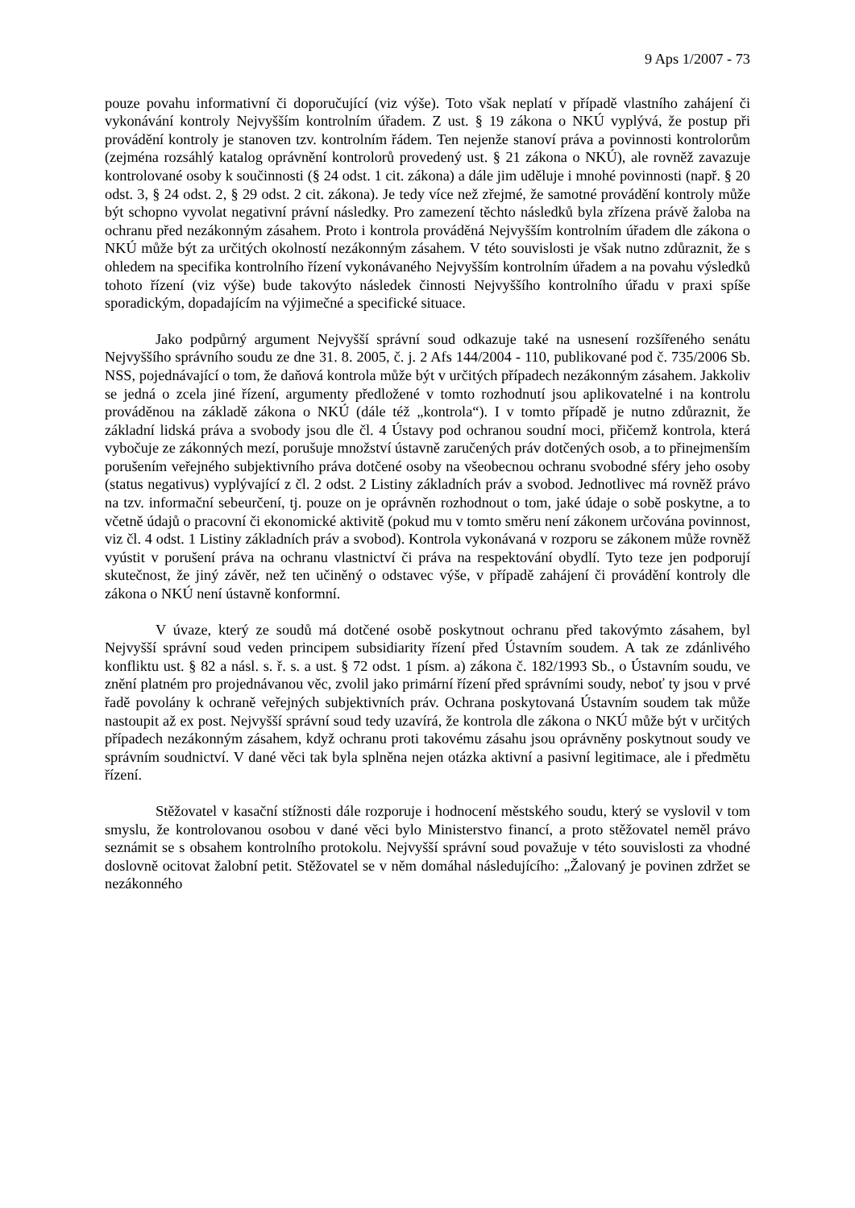9 Aps 1/2007 - 73
pouze povahu informativní či doporučující (viz výše). Toto však neplatí v případě vlastního zahájení či vykonávání kontroly Nejvyšším kontrolním úřadem. Z ust. § 19 zákona o NKÚ vyplývá, že postup při provádění kontroly je stanoven tzv. kontrolním řádem. Ten nejenže stanoví práva a povinnosti kontrolorům (zejména rozsáhlý katalog oprávnění kontrolorů provedený ust. § 21 zákona o NKÚ), ale rovněž zavazuje kontrolované osoby k součinnosti (§ 24 odst. 1 cit. zákona) a dále jim uděluje i mnohé povinnosti (např. § 20 odst. 3, § 24 odst. 2, § 29 odst. 2 cit. zákona). Je tedy více než zřejmé, že samotné provádění kontroly může být schopno vyvolat negativní právní následky. Pro zamezení těchto následků byla zřízena právě žaloba na ochranu před nezákonným zásahem. Proto i kontrola prováděná Nejvyšším kontrolním úřadem dle zákona o NKÚ může být za určitých okolností nezákonným zásahem. V této souvislosti je však nutno zdůraznit, že s ohledem na specifika kontrolního řízení vykonávaného Nejvyšším kontrolním úřadem a na povahu výsledků tohoto řízení (viz výše) bude takovýto následek činnosti Nejvyššího kontrolního úřadu v praxi spíše sporadickým, dopadajícím na výjimečné a specifické situace.
Jako podpůrný argument Nejvyšší správní soud odkazuje také na usnesení rozšířeného senátu Nejvyššího správního soudu ze dne 31. 8. 2005, č. j. 2 Afs 144/2004 - 110, publikované pod č. 735/2006 Sb. NSS, pojednávající o tom, že daňová kontrola může být v určitých případech nezákonným zásahem. Jakkoliv se jedná o zcela jiné řízení, argumenty předložené v tomto rozhodnutí jsou aplikovatelné i na kontrolu prováděnou na základě zákona o NKÚ (dále též „kontrola“). I v tomto případě je nutno zdůraznit, že základní lidská práva a svobody jsou dle čl. 4 Ústavy pod ochranou soudní moci, přičemž kontrola, která vybočuje ze zákonných mezí, porušuje množství ústavně zaručených práv dotčených osob, a to přinejmenším porušením veřejného subjektivního práva dotčené osoby na všeobecnou ochranu svobodné sféry jeho osoby (status negativus) vyplývající z čl. 2 odst. 2 Listiny základních práv a svobod. Jednotlivec má rovněž právo na tzv. informační sebeurčení, tj. pouze on je oprávněn rozhodnout o tom, jaké údaje o sobě poskytne, a to včetně údajů o pracovní či ekonomické aktivitě (pokud mu v tomto směru není zákonem určována povinnost, viz čl. 4 odst. 1 Listiny základních práv a svobod). Kontrola vykonávaná v rozporu se zákonem může rovněž vyústit v porušení práva na ochranu vlastnictví či práva na respektování obydlí. Tyto teze jen podporují skutečnost, že jiný závěr, než ten učiněný o odstavec výše, v případě zahájení či provádění kontroly dle zákona o NKÚ není ústavně konformní.
V úvaze, který ze soudů má dotčené osobě poskytnout ochranu před takovýmto zásahem, byl Nejvyšší správní soud veden principem subsidiarity řízení před Ústavním soudem. A tak ze zdánlivého konfliktu ust. § 82 a násl. s. ř. s. a ust. § 72 odst. 1 písm. a) zákona č. 182/1993 Sb., o Ústavním soudu, ve znění platném pro projednávanou věc, zvolil jako primární řízení před správními soudy, neboť ty jsou v prvé řadě povolány k ochraně veřejných subjektivních práv. Ochrana poskytovaná Ústavním soudem tak může nastoupit až ex post. Nejvyšší správní soud tedy uzavírá, že kontrola dle zákona o NKÚ může být v určitých případech nezákonným zásahem, když ochranu proti takovému zásahu jsou oprávněny poskytnout soudy ve správním soudnictví. V dané věci tak byla splněna nejen otázka aktivní a pasivní legitimace, ale i předmětu řízení.
Stěžovatel v kasační stížnosti dále rozporuje i hodnocení městského soudu, který se vyslovil v tom smyslu, že kontrolovanou osobou v dané věci bylo Ministerstvo financí, a proto stěžovatel neměl právo seznámit se s obsahem kontrolního protokolu. Nejvyšší správní soud považuje v této souvislosti za vhodné doslovně ocitovat žalobní petit. Stěžovatel se v něm domáhal následujícího: „Žalovaný je povinen zdržet se nezákonného